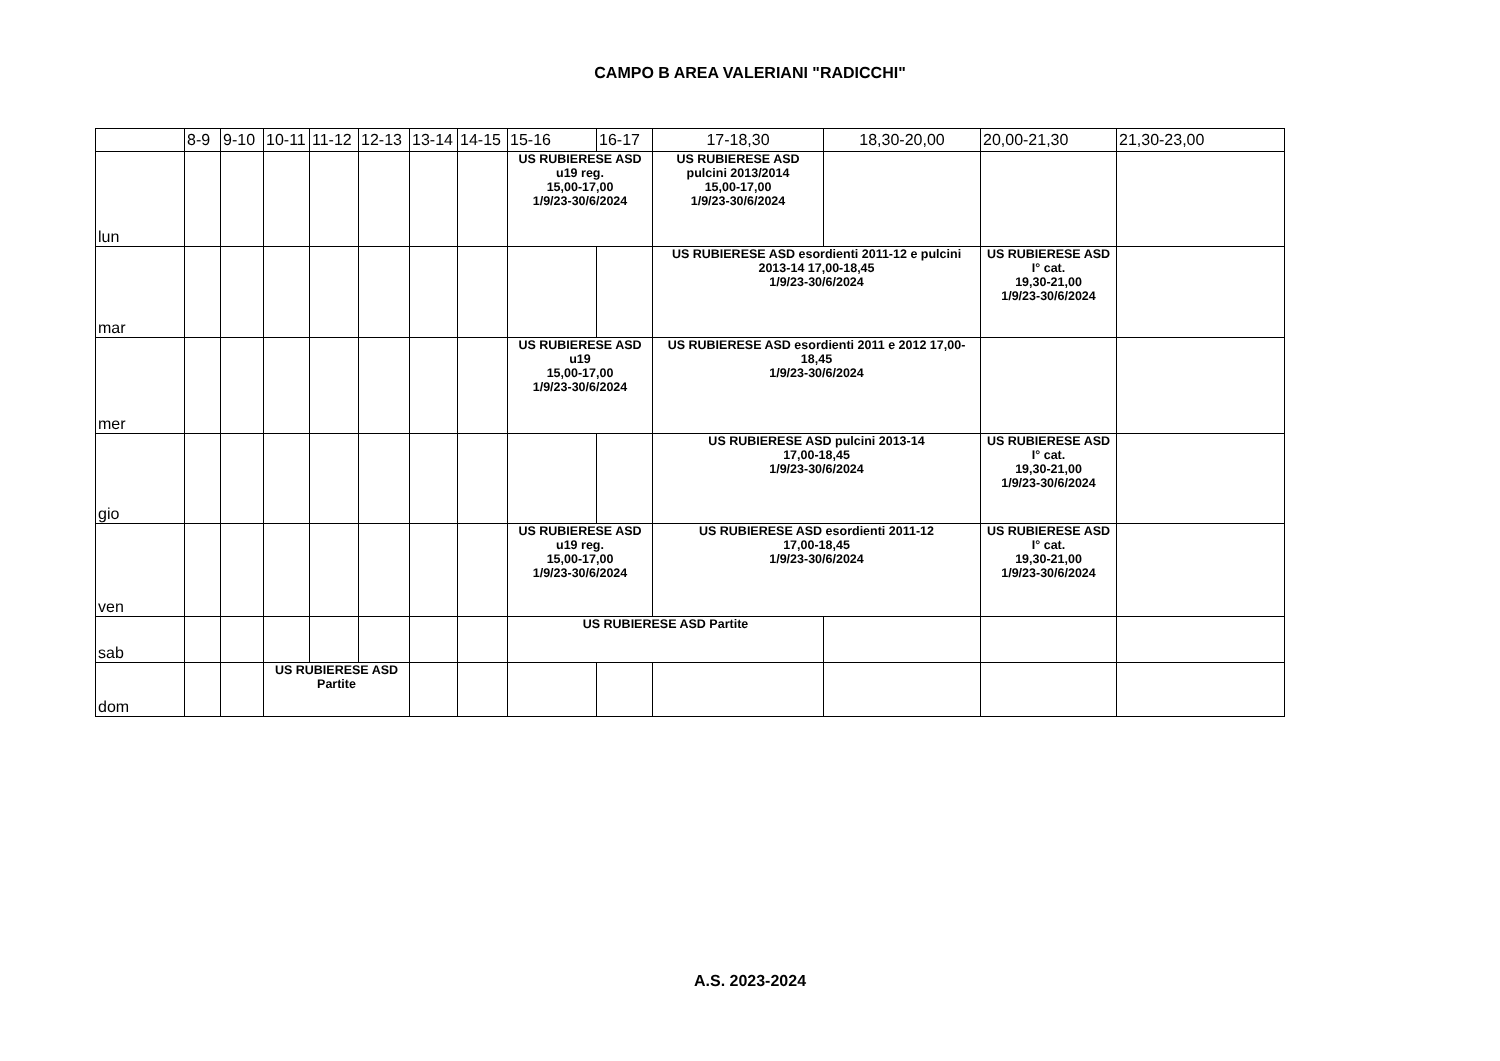CAMPO B AREA VALERIANI "RADICCHI"
| | 8-9 | 9-10 | 10-11 | 11-12 | 12-13 | 13-14 | 14-15 | 15-16 | 16-17 | 17-18,30 | 18,30-20,00 | 20,00-21,30 | 21,30-23,00 |
| --- | --- | --- | --- | --- | --- | --- | --- | --- | --- | --- | --- | --- | --- |
| lun | | | | | | | | US RUBIERESE ASD u19 reg. 15,00-17,00 1/9/23-30/6/2024 | | US RUBIERESE ASD pulcini 2013/2014 15,00-17,00 1/9/23-30/6/2024 | | | |
| mar | | | | | | | | | | US RUBIERESE ASD esordienti 2011-12 e pulcini 2013-14 17,00-18,45 1/9/23-30/6/2024 | | US RUBIERESE ASD I° cat. 19,30-21,00 1/9/23-30/6/2024 | |
| mer | | | | | | | | US RUBIERESE ASD u19 15,00-17,00 1/9/23-30/6/2024 | | US RUBIERESE ASD esordienti 2011 e 2012 17,00-18,45 1/9/23-30/6/2024 | | | |
| gio | | | | | | | | | | US RUBIERESE ASD pulcini 2013-14 17,00-18,45 1/9/23-30/6/2024 | | US RUBIERESE ASD I° cat. 19,30-21,00 1/9/23-30/6/2024 | |
| ven | | | | | | | | US RUBIERESE ASD u19 reg. 15,00-17,00 1/9/23-30/6/2024 | | US RUBIERESE ASD esordienti 2011-12 17,00-18,45 1/9/23-30/6/2024 | | US RUBIERESE ASD I° cat. 19,30-21,00 1/9/23-30/6/2024 | |
| sab | | | | | | | | US RUBIERESE ASD Partite | | | | | |
| dom | | | US RUBIERESE ASD Partite | | | | | | | | | | |
A.S. 2023-2024